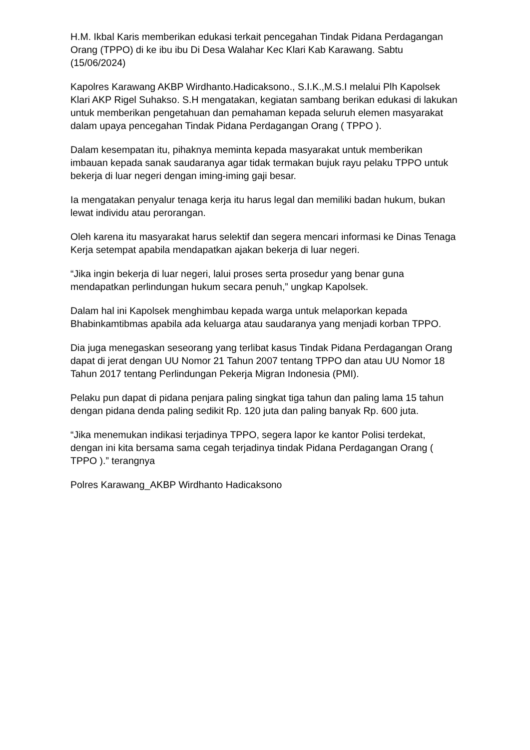H.M. Ikbal Karis memberikan edukasi terkait pencegahan Tindak Pidana Perdagangan Orang (TPPO) di ke ibu ibu Di Desa Walahar Kec Klari Kab Karawang. Sabtu (15/06/2024)
Kapolres Karawang AKBP Wirdhanto.Hadicaksono., S.I.K.,M.S.I melalui Plh Kapolsek Klari AKP Rigel Suhakso. S.H mengatakan, kegiatan sambang berikan edukasi di lakukan untuk memberikan pengetahuan dan pemahaman kepada seluruh elemen masyarakat dalam upaya pencegahan Tindak Pidana Perdagangan Orang ( TPPO ).
Dalam kesempatan itu, pihaknya meminta kepada masyarakat untuk memberikan imbauan kepada sanak saudaranya agar tidak termakan bujuk rayu pelaku TPPO untuk bekerja di luar negeri dengan iming-iming gaji besar.
Ia mengatakan penyalur tenaga kerja itu harus legal dan memiliki badan hukum, bukan lewat individu atau perorangan.
Oleh karena itu masyarakat harus selektif dan segera mencari informasi ke Dinas Tenaga Kerja setempat apabila mendapatkan ajakan bekerja di luar negeri.
“Jika ingin bekerja di luar negeri, lalui proses serta prosedur yang benar guna mendapatkan perlindungan hukum secara penuh,” ungkap Kapolsek.
Dalam hal ini Kapolsek menghimbau kepada warga untuk melaporkan kepada Bhabinkamtibmas apabila ada keluarga atau saudaranya yang menjadi korban TPPO.
Dia juga menegaskan seseorang yang terlibat kasus Tindak Pidana Perdagangan Orang dapat di jerat dengan UU Nomor 21 Tahun 2007 tentang TPPO dan atau UU Nomor 18 Tahun 2017 tentang Perlindungan Pekerja Migran Indonesia (PMI).
Pelaku pun dapat di pidana penjara paling singkat tiga tahun dan paling lama 15 tahun dengan pidana denda paling sedikit Rp. 120 juta dan paling banyak Rp. 600 juta.
“Jika menemukan indikasi terjadinya TPPO, segera lapor ke kantor Polisi terdekat, dengan ini kita bersama sama cegah terjadinya tindak Pidana Perdagangan Orang ( TPPO ).” terangnya
Polres Karawang_AKBP Wirdhanto Hadicaksono